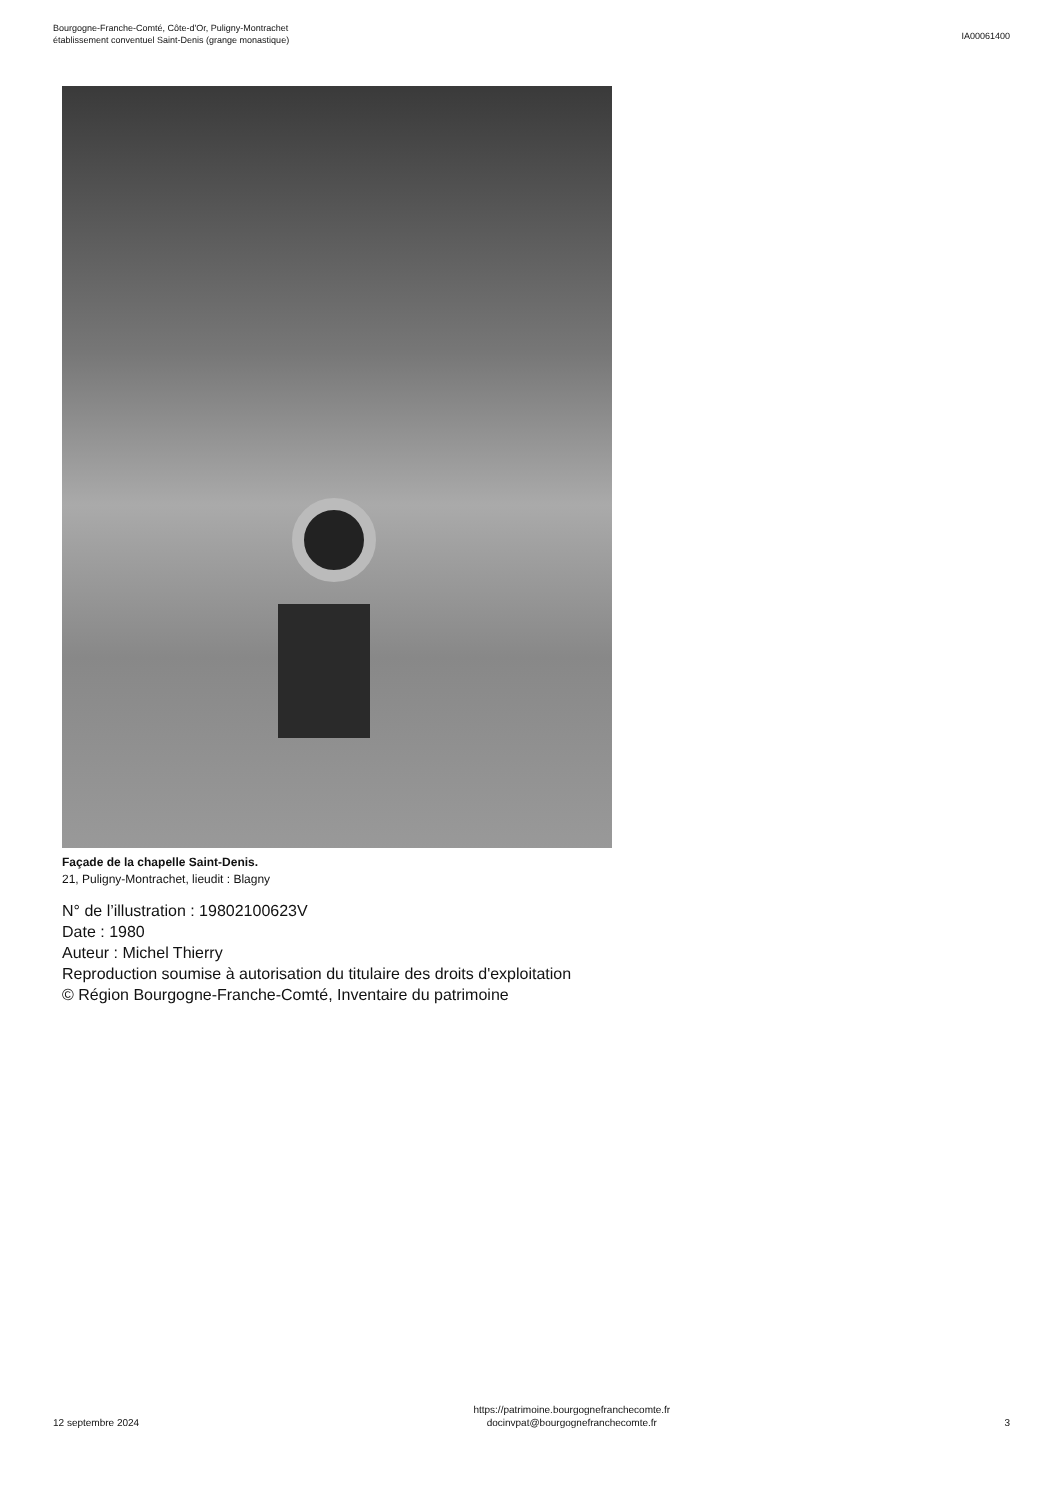Bourgogne-Franche-Comté, Côte-d'Or, Puligny-Montrachet
établissement conventuel Saint-Denis (grange monastique)
IA00061400
Façade de la chapelle Saint-Denis.
21, Puligny-Montrachet, lieudit : Blagny
N° de l’illustration : 19802100623V
Date : 1980
Auteur : Michel Thierry
Reproduction soumise à autorisation du titulaire des droits d'exploitation
© Région Bourgogne-Franche-Comté, Inventaire du patrimoine
12 septembre 2024
https://patrimoine.bourgognefranchecomte.fr
docinvpat@bourgognefranchecomte.fr
3